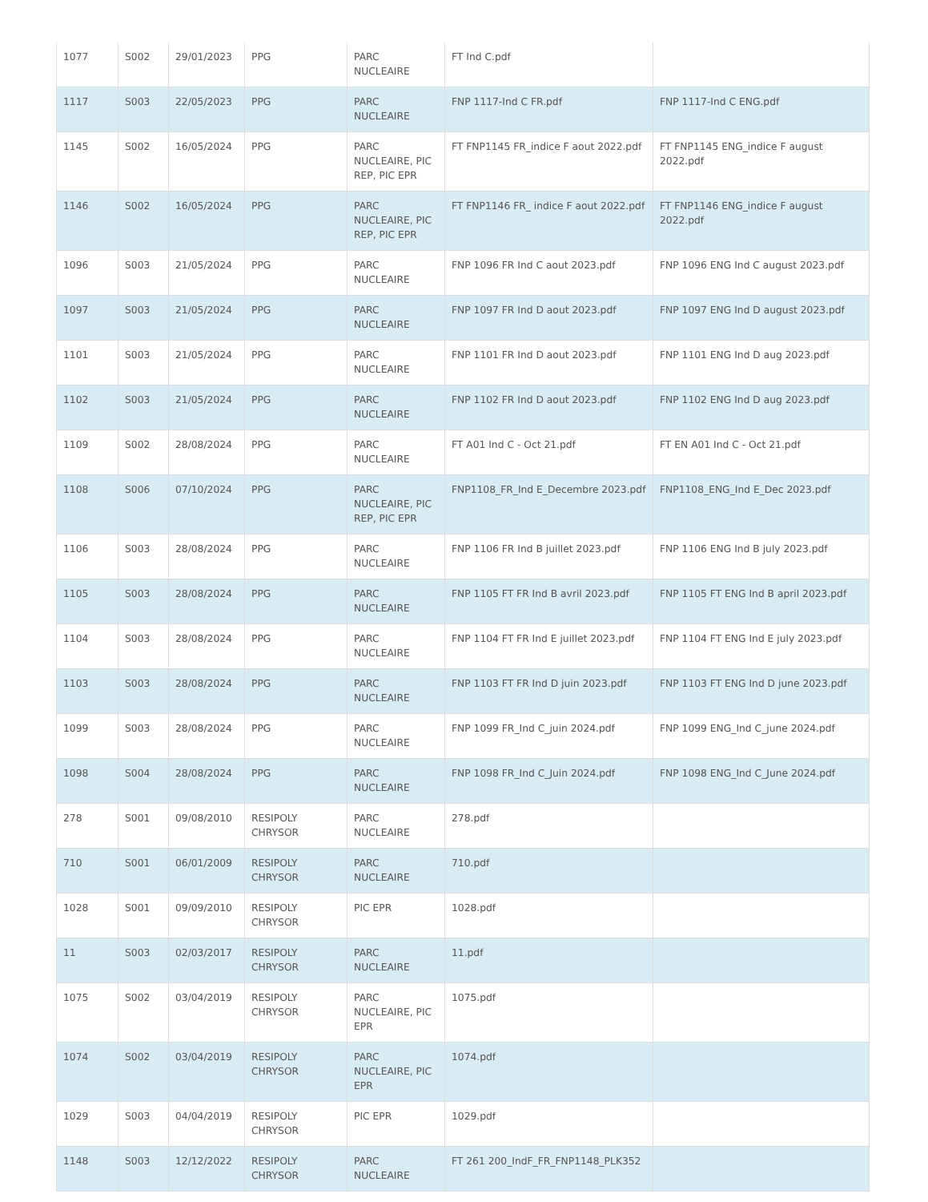| 1077 | S002 | 29/01/2023 | PPG | PARC NUCLEAIRE | FT Ind C.pdf | |
| 1117 | S003 | 22/05/2023 | PPG | PARC NUCLEAIRE | FNP 1117-Ind C FR.pdf | FNP 1117-Ind C ENG.pdf |
| 1145 | S002 | 16/05/2024 | PPG | PARC NUCLEAIRE, PIC REP, PIC EPR | FT FNP1145 FR_indice F aout 2022.pdf | FT FNP1145 ENG_indice F august 2022.pdf |
| 1146 | S002 | 16/05/2024 | PPG | PARC NUCLEAIRE, PIC REP, PIC EPR | FT FNP1146 FR_ indice F aout 2022.pdf | FT FNP1146 ENG_indice F august 2022.pdf |
| 1096 | S003 | 21/05/2024 | PPG | PARC NUCLEAIRE | FNP 1096 FR Ind C aout 2023.pdf | FNP 1096 ENG Ind C august 2023.pdf |
| 1097 | S003 | 21/05/2024 | PPG | PARC NUCLEAIRE | FNP 1097 FR Ind D aout 2023.pdf | FNP 1097 ENG Ind D august 2023.pdf |
| 1101 | S003 | 21/05/2024 | PPG | PARC NUCLEAIRE | FNP 1101 FR Ind D aout 2023.pdf | FNP 1101 ENG Ind D aug 2023.pdf |
| 1102 | S003 | 21/05/2024 | PPG | PARC NUCLEAIRE | FNP 1102 FR Ind D aout 2023.pdf | FNP 1102 ENG Ind D aug 2023.pdf |
| 1109 | S002 | 28/08/2024 | PPG | PARC NUCLEAIRE | FT A01 Ind C - Oct 21.pdf | FT EN A01 Ind C - Oct 21.pdf |
| 1108 | S006 | 07/10/2024 | PPG | PARC NUCLEAIRE, PIC REP, PIC EPR | FNP1108_FR_Ind E_Decembre 2023.pdf | FNP1108_ENG_Ind E_Dec 2023.pdf |
| 1106 | S003 | 28/08/2024 | PPG | PARC NUCLEAIRE | FNP 1106 FR Ind B juillet 2023.pdf | FNP 1106 ENG Ind B july 2023.pdf |
| 1105 | S003 | 28/08/2024 | PPG | PARC NUCLEAIRE | FNP 1105 FT FR Ind B avril 2023.pdf | FNP 1105 FT ENG Ind B april 2023.pdf |
| 1104 | S003 | 28/08/2024 | PPG | PARC NUCLEAIRE | FNP 1104 FT FR Ind E juillet 2023.pdf | FNP 1104 FT ENG Ind E july 2023.pdf |
| 1103 | S003 | 28/08/2024 | PPG | PARC NUCLEAIRE | FNP 1103 FT FR Ind D juin 2023.pdf | FNP 1103 FT ENG Ind D june 2023.pdf |
| 1099 | S003 | 28/08/2024 | PPG | PARC NUCLEAIRE | FNP 1099 FR_Ind C_juin 2024.pdf | FNP 1099 ENG_Ind C_june 2024.pdf |
| 1098 | S004 | 28/08/2024 | PPG | PARC NUCLEAIRE | FNP 1098 FR_Ind C_Juin 2024.pdf | FNP 1098 ENG_Ind C_June 2024.pdf |
| 278 | S001 | 09/08/2010 | RESIPOLY CHRYSOR | PARC NUCLEAIRE | 278.pdf | |
| 710 | S001 | 06/01/2009 | RESIPOLY CHRYSOR | PARC NUCLEAIRE | 710.pdf | |
| 1028 | S001 | 09/09/2010 | RESIPOLY CHRYSOR | PIC EPR | 1028.pdf | |
| 11 | S003 | 02/03/2017 | RESIPOLY CHRYSOR | PARC NUCLEAIRE | 11.pdf | |
| 1075 | S002 | 03/04/2019 | RESIPOLY CHRYSOR | PARC NUCLEAIRE, PIC EPR | 1075.pdf | |
| 1074 | S002 | 03/04/2019 | RESIPOLY CHRYSOR | PARC NUCLEAIRE, PIC EPR | 1074.pdf | |
| 1029 | S003 | 04/04/2019 | RESIPOLY CHRYSOR | PIC EPR | 1029.pdf | |
| 1148 | S003 | 12/12/2022 | RESIPOLY CHRYSOR | PARC NUCLEAIRE | FT 261 200_IndF_FR_FNP1148_PLK352 | |